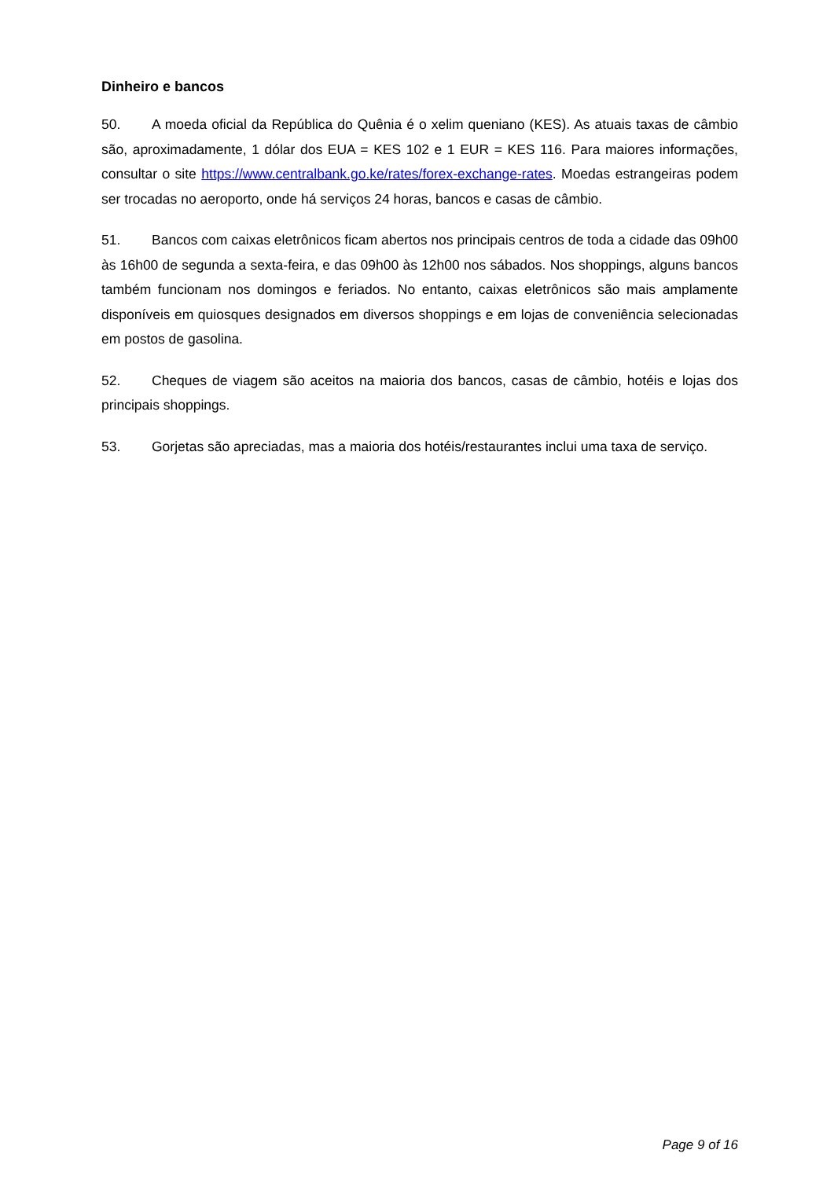Dinheiro e bancos
50. A moeda oficial da República do Quênia é o xelim queniano (KES). As atuais taxas de câmbio são, aproximadamente, 1 dólar dos EUA = KES 102 e 1 EUR = KES 116. Para maiores informações, consultar o site https://www.centralbank.go.ke/rates/forex-exchange-rates. Moedas estrangeiras podem ser trocadas no aeroporto, onde há serviços 24 horas, bancos e casas de câmbio.
51. Bancos com caixas eletrônicos ficam abertos nos principais centros de toda a cidade das 09h00 às 16h00 de segunda a sexta-feira, e das 09h00 às 12h00 nos sábados. Nos shoppings, alguns bancos também funcionam nos domingos e feriados. No entanto, caixas eletrônicos são mais amplamente disponíveis em quiosques designados em diversos shoppings e em lojas de conveniência selecionadas em postos de gasolina.
52. Cheques de viagem são aceitos na maioria dos bancos, casas de câmbio, hotéis e lojas dos principais shoppings.
53. Gorjetas são apreciadas, mas a maioria dos hotéis/restaurantes inclui uma taxa de serviço.
Page 9 of 16